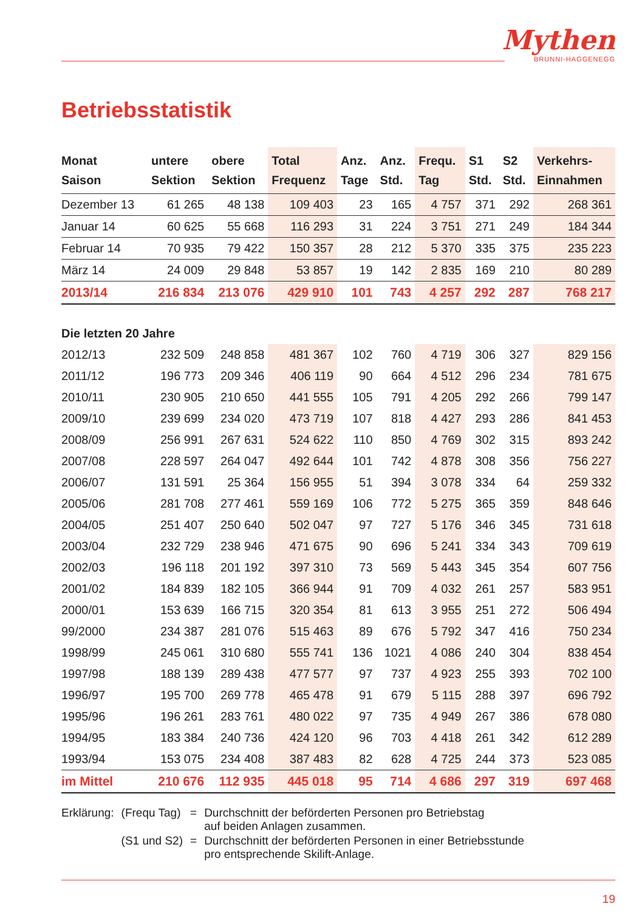Mythen
BRUNNI-HAGGENEGG
Betriebsstatistik
| Monat Saison | untere Sektion | obere Sektion | Total Frequenz | Anz. Tage | Anz. Std. | Frequ. Tag | S1 Std. | S2 Std. | Verkehrs- Einnahmen |
| --- | --- | --- | --- | --- | --- | --- | --- | --- | --- |
| Dezember 13 | 61 265 | 48 138 | 109 403 | 23 | 165 | 4 757 | 371 | 292 | 268 361 |
| Januar 14 | 60 625 | 55 668 | 116 293 | 31 | 224 | 3 751 | 271 | 249 | 184 344 |
| Februar 14 | 70 935 | 79 422 | 150 357 | 28 | 212 | 5 370 | 335 | 375 | 235 223 |
| März 14 | 24 009 | 29 848 | 53 857 | 19 | 142 | 2 835 | 169 | 210 | 80 289 |
| 2013/14 | 216 834 | 213 076 | 429 910 | 101 | 743 | 4 257 | 292 | 287 | 768 217 |
| Die letzten 20 Jahre | | | | | | | | | |
| 2012/13 | 232 509 | 248 858 | 481 367 | 102 | 760 | 4 719 | 306 | 327 | 829 156 |
| 2011/12 | 196 773 | 209 346 | 406 119 | 90 | 664 | 4 512 | 296 | 234 | 781 675 |
| 2010/11 | 230 905 | 210 650 | 441 555 | 105 | 791 | 4 205 | 292 | 266 | 799 147 |
| 2009/10 | 239 699 | 234 020 | 473 719 | 107 | 818 | 4 427 | 293 | 286 | 841 453 |
| 2008/09 | 256 991 | 267 631 | 524 622 | 110 | 850 | 4 769 | 302 | 315 | 893 242 |
| 2007/08 | 228 597 | 264 047 | 492 644 | 101 | 742 | 4 878 | 308 | 356 | 756 227 |
| 2006/07 | 131 591 | 25 364 | 156 955 | 51 | 394 | 3 078 | 334 | 64 | 259 332 |
| 2005/06 | 281 708 | 277 461 | 559 169 | 106 | 772 | 5 275 | 365 | 359 | 848 646 |
| 2004/05 | 251 407 | 250 640 | 502 047 | 97 | 727 | 5 176 | 346 | 345 | 731 618 |
| 2003/04 | 232 729 | 238 946 | 471 675 | 90 | 696 | 5 241 | 334 | 343 | 709 619 |
| 2002/03 | 196 118 | 201 192 | 397 310 | 73 | 569 | 5 443 | 345 | 354 | 607 756 |
| 2001/02 | 184 839 | 182 105 | 366 944 | 91 | 709 | 4 032 | 261 | 257 | 583 951 |
| 2000/01 | 153 639 | 166 715 | 320 354 | 81 | 613 | 3 955 | 251 | 272 | 506 494 |
| 99/2000 | 234 387 | 281 076 | 515 463 | 89 | 676 | 5 792 | 347 | 416 | 750 234 |
| 1998/99 | 245 061 | 310 680 | 555 741 | 136 | 1021 | 4 086 | 240 | 304 | 838 454 |
| 1997/98 | 188 139 | 289 438 | 477 577 | 97 | 737 | 4 923 | 255 | 393 | 702 100 |
| 1996/97 | 195 700 | 269 778 | 465 478 | 91 | 679 | 5 115 | 288 | 397 | 696 792 |
| 1995/96 | 196 261 | 283 761 | 480 022 | 97 | 735 | 4 949 | 267 | 386 | 678 080 |
| 1994/95 | 183 384 | 240 736 | 424 120 | 96 | 703 | 4 418 | 261 | 342 | 612 289 |
| 1993/94 | 153 075 | 234 408 | 387 483 | 82 | 628 | 4 725 | 244 | 373 | 523 085 |
| im Mittel | 210 676 | 112 935 | 445 018 | 95 | 714 | 4 686 | 297 | 319 | 697 468 |
| Erklärung: | (Frequ Tag) | = | Durchschnitt der beförderten Personen pro Betriebstag auf beiden Anlagen zusammen. |
| | (S1 und S2) | = | Durchschnitt der beförderten Personen in einer Betriebsstunde pro entsprechende Skilift-Anlage. |
19